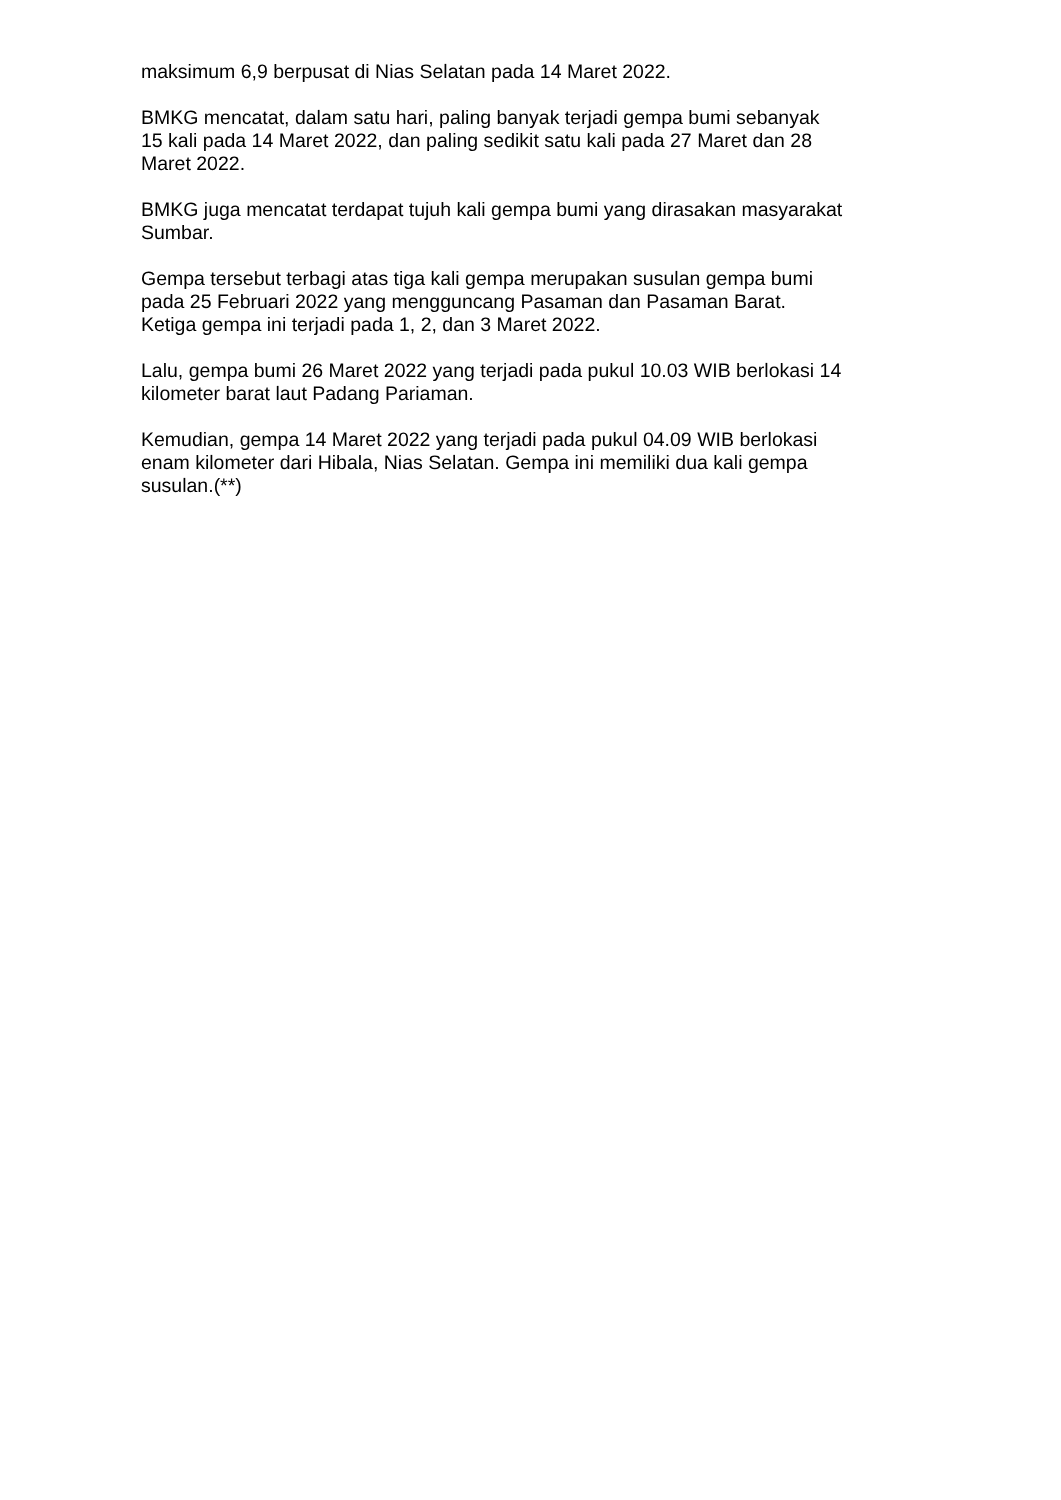maksimum 6,9 berpusat di Nias Selatan pada 14 Maret 2022.
BMKG mencatat, dalam satu hari, paling banyak terjadi gempa bumi sebanyak
15 kali pada 14 Maret 2022, dan paling sedikit satu kali pada 27 Maret dan 28
Maret 2022.
BMKG juga mencatat terdapat tujuh kali gempa bumi yang dirasakan masyarakat
Sumbar.
Gempa tersebut terbagi atas tiga kali gempa merupakan susulan gempa bumi
pada 25 Februari 2022 yang mengguncang Pasaman dan Pasaman Barat.
Ketiga gempa ini terjadi pada 1, 2, dan 3 Maret 2022.
Lalu, gempa bumi 26 Maret 2022 yang terjadi pada pukul 10.03 WIB berlokasi 14
kilometer barat laut Padang Pariaman.
Kemudian, gempa 14 Maret 2022 yang terjadi pada pukul 04.09 WIB berlokasi
enam kilometer dari Hibala, Nias Selatan. Gempa ini memiliki dua kali gempa
susulan.(**)